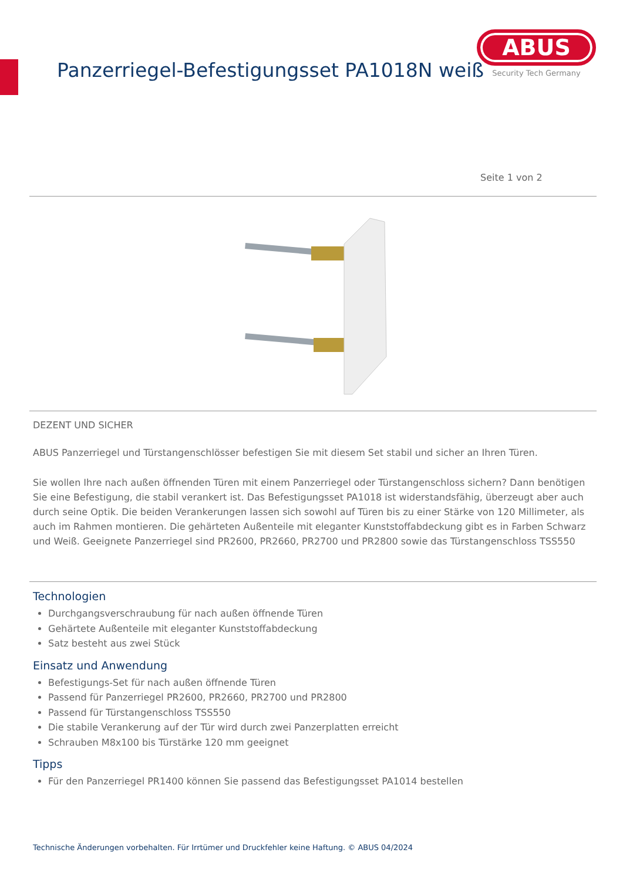Panzerriegel-Befestigungsset PA1018N weiß
ABUS
Security Tech Germany
Seite 1 von 2
DEZENT UND SICHER
ABUS Panzerriegel und Türstangenschlösser befestigen Sie mit diesem Set stabil und sicher an Ihren Türen.
Sie wollen Ihre nach außen öffnenden Türen mit einem Panzerriegel oder Türstangenschloss sichern? Dann benötigen Sie eine Befestigung, die stabil verankert ist. Das Befestigungsset PA1018 ist widerstandsfähig, überzeugt aber auch durch seine Optik. Die beiden Verankerungen lassen sich sowohl auf Türen bis zu einer Stärke von 120 Millimeter, als auch im Rahmen montieren. Die gehärteten Außenteile mit eleganter Kunststoffabdeckung gibt es in Farben Schwarz und Weiß. Geeignete Panzerriegel sind PR2600, PR2660, PR2700 und PR2800 sowie das Türstangenschloss TSS550
Technologien
Durchgangsverschraubung für nach außen öffnende Türen
Gehärtete Außenteile mit eleganter Kunststoffabdeckung
Satz besteht aus zwei Stück
Einsatz und Anwendung
Befestigungs-Set für nach außen öffnende Türen
Passend für Panzerriegel PR2600, PR2660, PR2700 und PR2800
Passend für Türstangenschloss TSS550
Die stabile Verankerung auf der Tür wird durch zwei Panzerplatten erreicht
Schrauben M8x100 bis Türstärke 120 mm geeignet
Tipps
Für den Panzerriegel PR1400 können Sie passend das Befestigungsset PA1014 bestellen
Technische Änderungen vorbehalten. Für Irrtümer und Druckfehler keine Haftung. © ABUS 04/2024